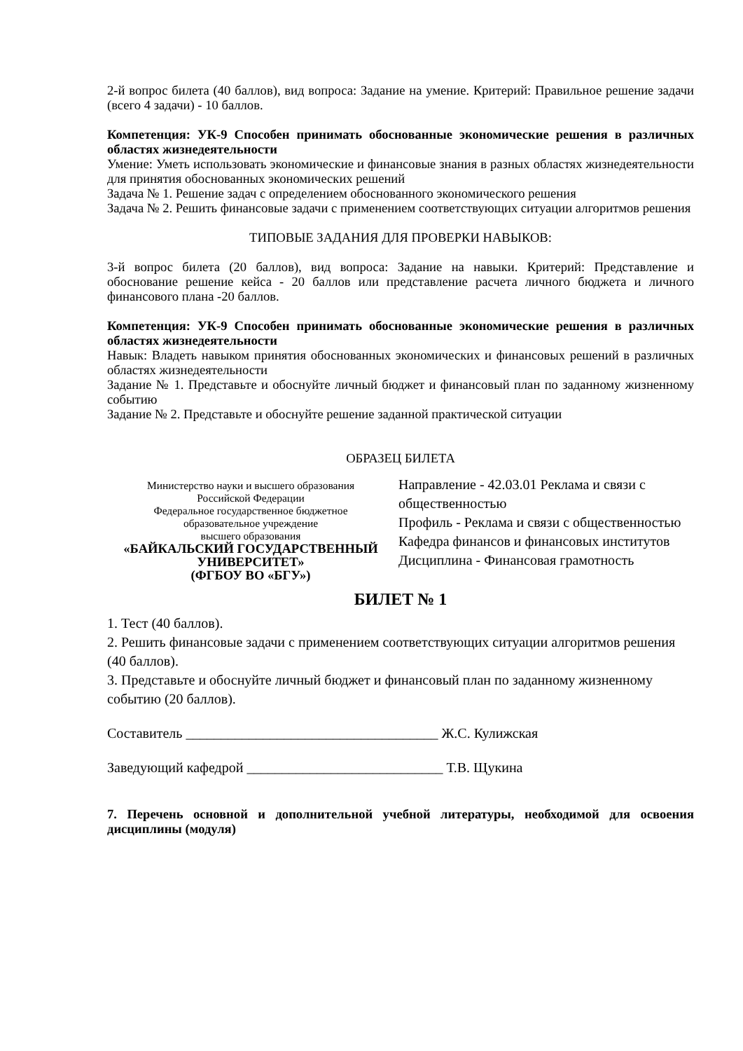2-й вопрос билета (40 баллов), вид вопроса: Задание на умение. Критерий: Правильное решение задачи (всего 4 задачи) - 10 баллов.
Компетенция: УК-9 Способен принимать обоснованные экономические решения в различных областях жизнедеятельности
Умение: Уметь использовать экономические и финансовые знания в разных областях жизнедеятельности для принятия обоснованных экономических решений
Задача № 1. Решение задач с определением обоснованного экономического решения
Задача № 2. Решить финансовые задачи с применением соответствующих ситуации алгоритмов решения
ТИПОВЫЕ ЗАДАНИЯ ДЛЯ ПРОВЕРКИ НАВЫКОВ:
3-й вопрос билета (20 баллов), вид вопроса: Задание на навыки. Критерий: Представление и обоснование решение кейса - 20 баллов или представление расчета личного бюджета и личного финансового плана -20 баллов.
Компетенция: УК-9 Способен принимать обоснованные экономические решения в различных областях жизнедеятельности
Навык: Владеть навыком принятия обоснованных экономических и финансовых решений в различных областях жизнедеятельности
Задание № 1. Представьте и обоснуйте личный бюджет и финансовый план по заданному жизненному событию
Задание № 2. Представьте и обоснуйте решение заданной практической ситуации
ОБРАЗЕЦ БИЛЕТА
| Министерство науки и высшего образования Российской Федерации Федеральное государственное бюджетное образовательное учреждение высшего образования «БАЙКАЛЬСКИЙ ГОСУДАРСТВЕННЫЙ УНИВЕРСИТЕТ» (ФГБОУ ВО «БГУ») | Направление - 42.03.01 Реклама и связи с общественностью Профиль - Реклама и связи с общественностью Кафедра финансов и финансовых институтов Дисциплина - Финансовая грамотность |
БИЛЕТ № 1
1. Тест (40 баллов).
2. Решить финансовые задачи с применением соответствующих ситуации алгоритмов решения (40 баллов).
3. Представьте и обоснуйте личный бюджет и финансовый план по заданному жизненному событию (20 баллов).
Составитель ____________________________________ Ж.С. Кулижская
Заведующий кафедрой ____________________________ Т.В. Щукина
7. Перечень основной и дополнительной учебной литературы, необходимой для освоения дисциплины (модуля)